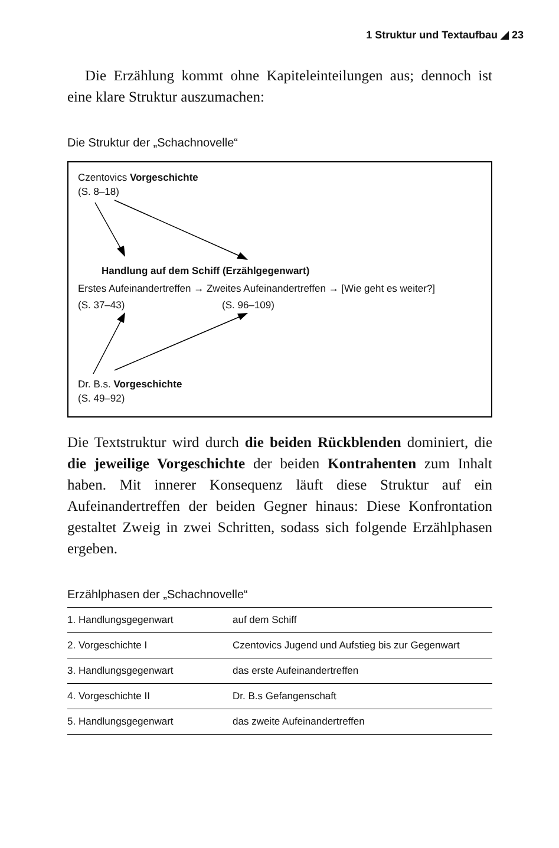1 Struktur und Textaufbau ◢ 23
Die Erzählung kommt ohne Kapiteleinteilungen aus; dennoch ist eine klare Struktur auszumachen:
Die Struktur der „Schachnovelle“
Czentovics Vorgeschichte
(S. 8–18)
Handlung auf dem Schiff (Erzählgegenwart)
Erstes Aufeinandertreffen → Zweites Aufeinandertreffen → [Wie geht es weiter?]
(S. 37–43) (S. 96–109)
Dr. B.s. Vorgeschichte
(S. 49–92)
Die Textstruktur wird durch die beiden Rückblenden dominiert, die die jeweilige Vorgeschichte der beiden Kontrahenten zum Inhalt haben. Mit innerer Konsequenz läuft diese Struktur auf ein Aufeinandertreffen der beiden Gegner hinaus: Diese Konfrontation gestaltet Zweig in zwei Schritten, sodass sich folgende Erzählphasen ergeben.
Erzählphasen der „Schachnovelle“
| 1. Handlungsgegenwart | auf dem Schiff |
| 2. Vorgeschichte I | Czentovics Jugend und Aufstieg bis zur Gegenwart |
| 3. Handlungsgegenwart | das erste Aufeinandertreffen |
| 4. Vorgeschichte II | Dr. B.s Gefangenschaft |
| 5. Handlungsgegenwart | das zweite Aufeinandertreffen |